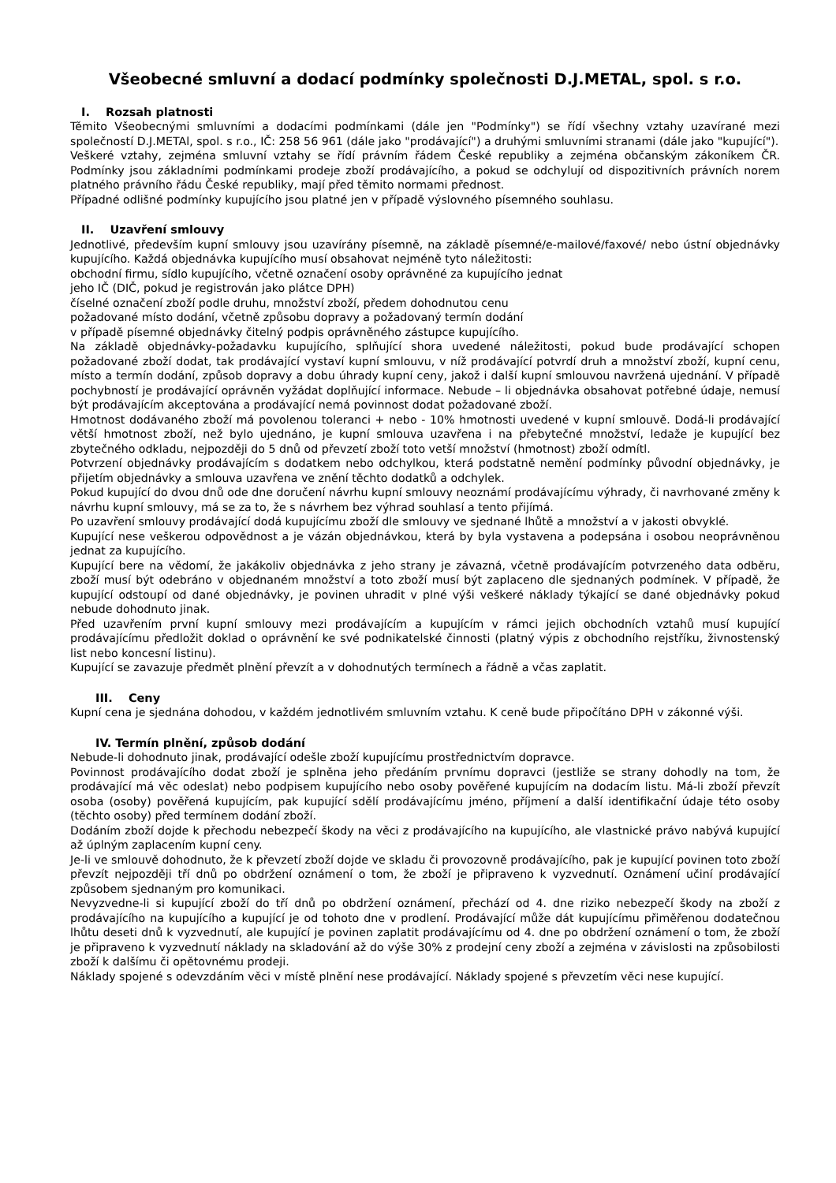Všeobecné smluvní a dodací podmínky společnosti D.J.METAL, spol. s r.o.
I. Rozsah platnosti
Těmito Všeobecnými smluvními a dodacími podmínkami (dále jen "Podmínky") se řídí všechny vztahy uzavírané mezi společností D.J.METAl, spol. s r.o., IČ: 258 56 961 (dále jako "prodávající") a druhými smluvními stranami (dále jako "kupující").
Veškeré vztahy, zejména smluvní vztahy se řídí právním řádem České republiky a zejména občanským zákoníkem ČR. Podmínky jsou základními podmínkami prodeje zboží prodávajícího, a pokud se odchylují od dispozitivních právních norem platného právního řádu České republiky, mají před těmito normami přednost.
Případné odlišné podmínky kupujícího jsou platné jen v případě výslovného písemného souhlasu.
II. Uzavření smlouvy
Jednotlivé, především kupní smlouvy jsou uzavírány písemně, na základě písemné/e-mailové/faxové/ nebo ústní objednávky kupujícího. Každá objednávka kupujícího musí obsahovat nejméně tyto náležitosti:
obchodní firmu, sídlo kupujícího, včetně označení osoby oprávněné za kupujícího jednat
jeho IČ (DIČ, pokud je registrován jako plátce DPH)
číselné označení zboží podle druhu, množství zboží, předem dohodnutou cenu
požadované místo dodání, včetně způsobu dopravy a požadovaný termín dodání
v případě písemné objednávky čitelný podpis oprávněného zástupce kupujícího.
Na základě objednávky-požadavku kupujícího, splňující shora uvedené náležitosti, pokud bude prodávající schopen požadované zboží dodat, tak prodávající vystaví kupní smlouvu, v níž prodávající potvrdí druh a množství zboží, kupní cenu, místo a termín dodání, způsob dopravy a dobu úhrady kupní ceny, jakož i další kupní smlouvou navržená ujednání. V případě pochybností je prodávající oprávněn vyžádat doplňující informace. Nebude – li objednávka obsahovat potřebné údaje, nemusí být prodávajícím akceptována a prodávající nemá povinnost dodat požadované zboží.
Hmotnost dodávaného zboží má povolenou toleranci + nebo - 10% hmotnosti uvedené v kupní smlouvě. Dodá-li prodávající větší hmotnost zboží, než bylo ujednáno, je kupní smlouva uzavřena i na přebytečné množství, ledaže je kupující bez zbytečného odkladu, nejpozději do 5 dnů od převzetí zboží toto vetší množství (hmotnost) zboží odmítl.
Potvrzení objednávky prodávajícím s dodatkem nebo odchylkou, která podstatně nemění podmínky původní objednávky, je přijetím objednávky a smlouva uzavřena ve znění těchto dodatků a odchylek.
Pokud kupující do dvou dnů ode dne doručení návrhu kupní smlouvy neoznámí prodávajícímu výhrady, či navrhované změny k návrhu kupní smlouvy, má se za to, že s návrhem bez výhrad souhlasí a tento přijímá.
Po uzavření smlouvy prodávající dodá kupujícímu zboží dle smlouvy ve sjednané lhůtě a množství a v jakosti obvyklé.
Kupující nese veškerou odpovědnost a je vázán objednávkou, která by byla vystavena a podepsána i osobou neoprávněnou jednat za kupujícího.
Kupující bere na vědomí, že jakákoliv objednávka z jeho strany je závazná, včetně prodávajícím potvrzeného data odběru, zboží musí být odebráno v objednaném množství a toto zboží musí být zaplaceno dle sjednaných podmínek. V případě, že kupující odstoupí od dané objednávky, je povinen uhradit v plné výši veškeré náklady týkající se dané objednávky pokud nebude dohodnuto jinak.
Před uzavřením první kupní smlouvy mezi prodávajícím a kupujícím v rámci jejich obchodních vztahů musí kupující prodávajícímu předložit doklad o oprávnění ke své podnikatelské činnosti (platný výpis z obchodního rejstříku, živnostenský list nebo koncesní listinu).
Kupující se zavazuje předmět plnění převzít a v dohodnutých termínech a řádně a včas zaplatit.
III. Ceny
Kupní cena je sjednána dohodou, v každém jednotlivém smluvním vztahu. K ceně bude připočítáno DPH v zákonné výši.
IV. Termín plnění, způsob dodání
Nebude-li dohodnuto jinak, prodávající odešle zboží kupujícímu prostřednictvím dopravce.
Povinnost prodávajícího dodat zboží je splněna jeho předáním prvnímu dopravci (jestliže se strany dohodly na tom, že prodávající má věc odeslat) nebo podpisem kupujícího nebo osoby pověřené kupujícím na dodacím listu. Má-li zboží převzít osoba (osoby) pověřená kupujícím, pak kupující sdělí prodávajícímu jméno, příjmení a další identifikační údaje této osoby (těchto osoby) před termínem dodání zboží.
Dodáním zboží dojde k přechodu nebezpečí škody na věci z prodávajícího na kupujícího, ale vlastnické právo nabývá kupující až úplným zaplacením kupní ceny.
Je-li ve smlouvě dohodnuto, že k převzetí zboží dojde ve skladu či provozovně prodávajícího, pak je kupující povinen toto zboží převzít nejpozději tří dnů po obdržení oznámení o tom, že zboží je připraveno k vyzvednutí. Oznámení učiní prodávající způsobem sjednaným pro komunikaci.
Nevyzvedne-li si kupující zboží do tří dnů po obdržení oznámení, přechází od 4. dne riziko nebezpečí škody na zboží z prodávajícího na kupujícího a kupující je od tohoto dne v prodlení. Prodávající může dát kupujícímu přiměřenou dodatečnou lhůtu deseti dnů k vyzvednutí, ale kupující je povinen zaplatit prodávajícímu od 4. dne po obdržení oznámení o tom, že zboží je připraveno k vyzvednutí náklady na skladování až do výše 30% z prodejní ceny zboží a zejména v závislosti na způsobilosti zboží k dalšímu či opětovnému prodeji.
Náklady spojené s odevzdáním věci v místě plnění nese prodávající. Náklady spojené s převzetím věci nese kupující.